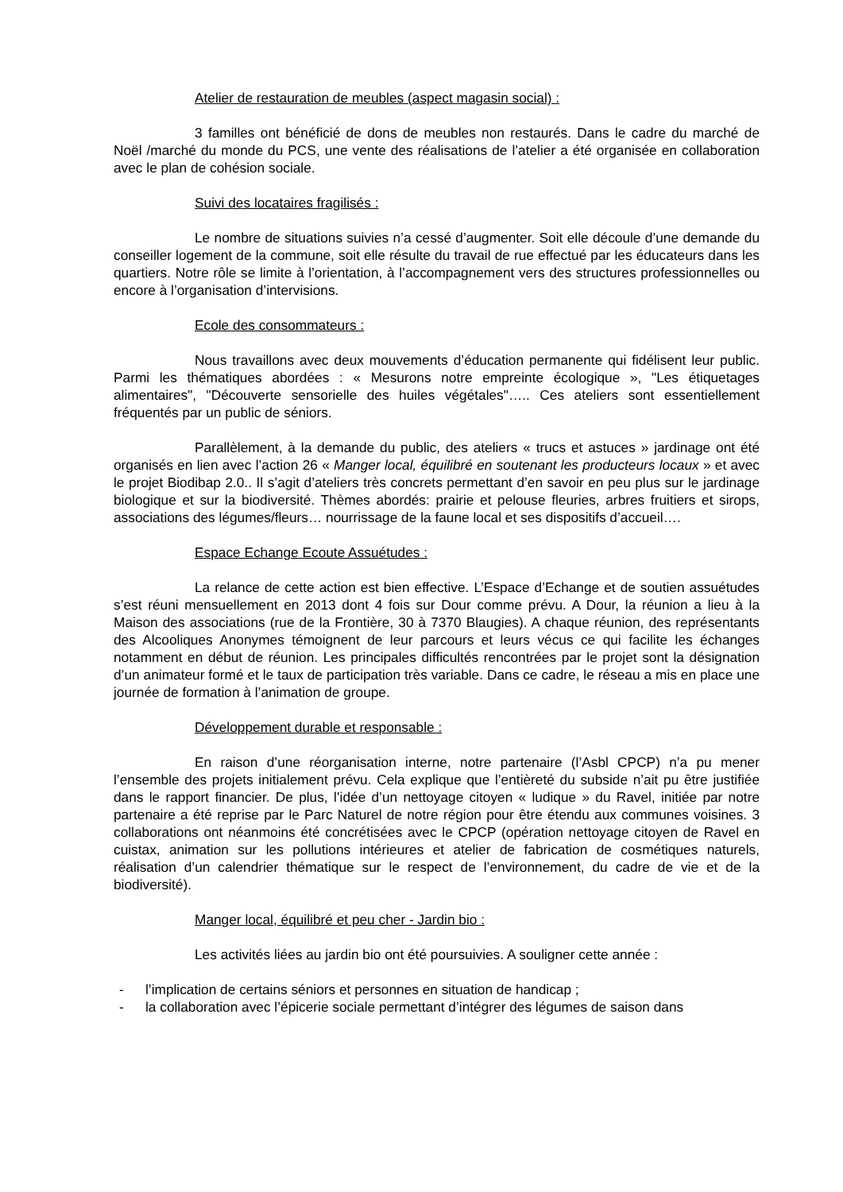Atelier de restauration de meubles (aspect magasin social) :
3 familles ont bénéficié de dons de meubles non restaurés. Dans le cadre du marché de Noël /marché du monde du PCS, une vente des réalisations de l’atelier a été organisée en collaboration avec le plan de cohésion sociale.
Suivi des locataires fragilisés :
Le nombre de situations suivies n’a cessé d’augmenter. Soit elle découle d’une demande du conseiller logement de la commune, soit elle résulte du travail de rue effectué par les éducateurs dans les quartiers. Notre rôle se limite à l’orientation, à l’accompagnement vers des structures professionnelles ou encore à l’organisation d’intervisions.
Ecole des consommateurs :
Nous travaillons avec deux mouvements d’éducation permanente qui fidélisent leur public. Parmi les thématiques abordées : « Mesurons notre empreinte écologique », "Les étiquetages alimentaires", "Découverte sensorielle des huiles végétales"….. Ces ateliers sont essentiellement fréquentés par un public de séniors.
Parallèlement, à la demande du public, des ateliers « trucs et astuces » jardinage ont été organisés en lien avec l’action 26 « Manger local, équilibré en soutenant les producteurs locaux » et avec le projet Biodibap 2.0.. Il s’agit d’ateliers très concrets permettant d’en savoir en peu plus sur le jardinage biologique et sur la biodiversité. Thèmes abordés: prairie et pelouse fleuries, arbres fruitiers et sirops, associations des légumes/fleurs… nourrissage de la faune local et ses dispositifs d’accueil….
Espace Echange Ecoute Assuétudes :
La relance de cette action est bien effective. L’Espace d’Echange et de soutien assuétudes s’est réuni mensuellement en 2013 dont 4 fois sur Dour comme prévu. A Dour, la réunion a lieu à la Maison des associations (rue de la Frontière, 30 à 7370 Blaugies). A chaque réunion, des représentants des Alcooliques Anonymes témoignent de leur parcours et leurs vécus ce qui facilite les échanges notamment en début de réunion. Les principales difficultés rencontrées par le projet sont la désignation d’un animateur formé et le taux de participation très variable. Dans ce cadre, le réseau a mis en place une journée de formation à l’animation de groupe.
Développement durable et responsable :
En raison d’une réorganisation interne, notre partenaire (l’Asbl CPCP) n’a pu mener l’ensemble des projets initialement prévu. Cela explique que l’entièreté du subside n’ait pu être justifiée dans le rapport financier. De plus, l’idée d’un nettoyage citoyen « ludique » du Ravel, initiée par notre partenaire a été reprise par le Parc Naturel de notre région pour être étendu aux communes voisines. 3 collaborations ont néanmoins été concrétisées avec le CPCP (opération nettoyage citoyen de Ravel en cuistax, animation sur les pollutions intérieures et atelier de fabrication de cosmétiques naturels, réalisation d’un calendrier thématique sur le respect de l’environnement, du cadre de vie et de la biodiversité).
Manger local, équilibré et peu cher - Jardin bio :
Les activités liées au jardin bio ont été poursuivies. A souligner cette année :
- l’implication de certains séniors et personnes en situation de handicap ;
- la collaboration avec l’épicerie sociale permettant d’intégrer des légumes de saison dans